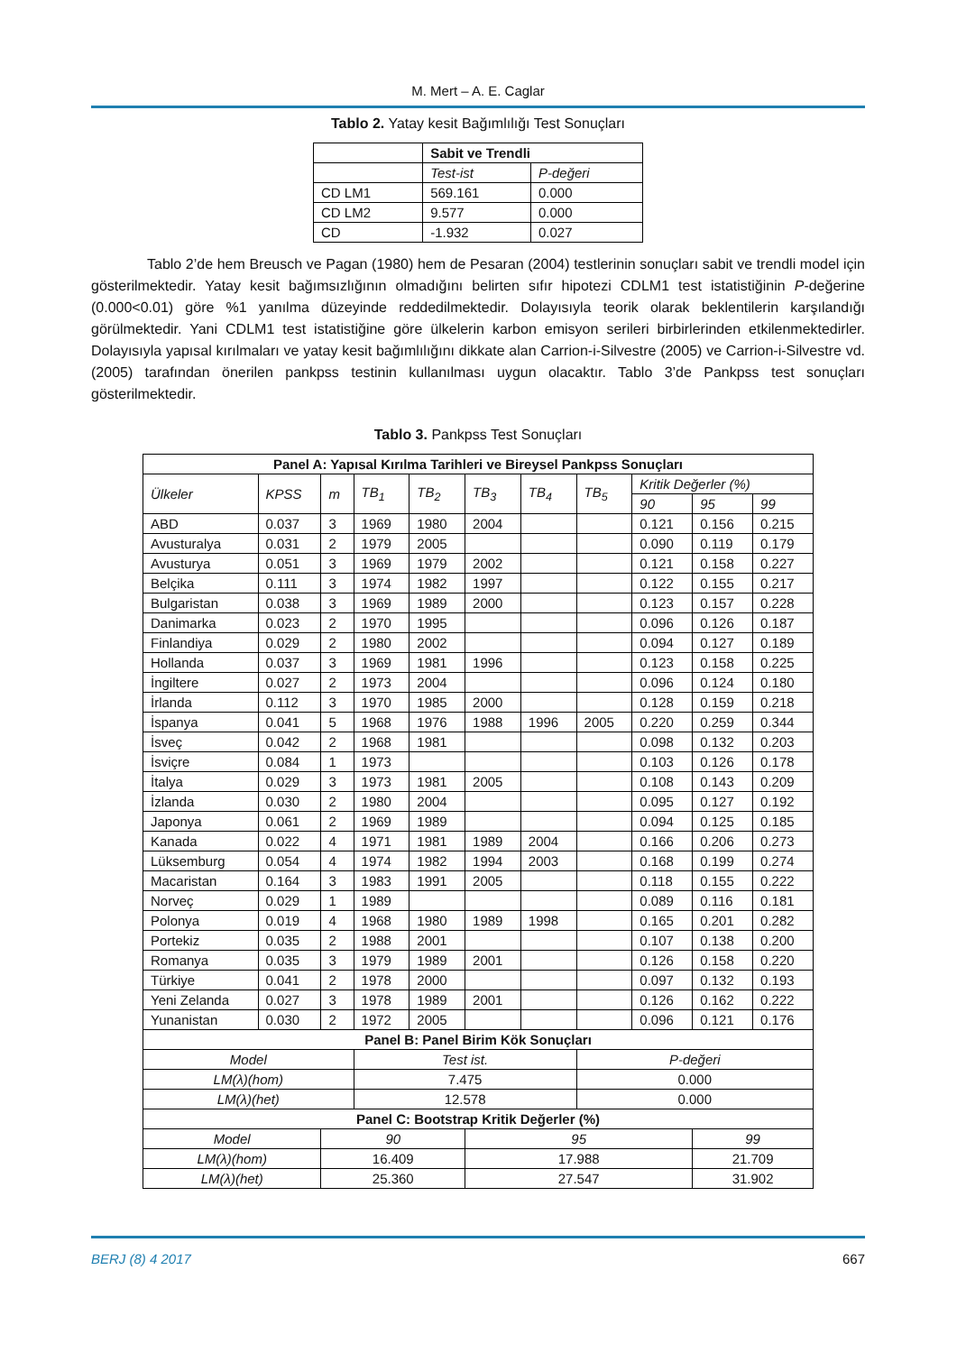M. Mert – A. E. Caglar
Tablo 2. Yatay kesit Bağımlılığı Test Sonuçları
| | Sabit ve Trendli | |
| | Test-ist | P-değeri |
| CD LM1 | 569.161 | 0.000 |
| CD LM2 | 9.577 | 0.000 |
| CD | -1.932 | 0.027 |
Tablo 2’de hem Breusch ve Pagan (1980) hem de Pesaran (2004) testlerinin sonuçları sabit ve trendli model için gösterilmektedir. Yatay kesit bağımsızlığının olmadığını belirten sıfır hipotezi CDLM1 test istatistiğinin P-değerine (0.000<0.01) göre %1 yanılma düzeyinde reddedilmektedir. Dolayısıyla teorik olarak beklentilerin karşılandığı görülmektedir. Yani CDLM1 test istatistiğine göre ülkelerin karbon emisyon serileri birbirlerinden etkilenmektedirler. Dolayısıyla yapısal kırılmaları ve yatay kesit bağımlılığını dikkate alan Carrion-i-Silvestre (2005) ve Carrion-i-Silvestre vd. (2005) tarafından önerilen pankpss testinin kullanılması uygun olacaktır. Tablo 3’de Pankpss test sonuçları gösterilmektedir.
Tablo 3. Pankpss Test Sonuçları
| Panel A: Yapısal Kırılma Tarihleri ve Bireysel Pankpss Sonuçları | | | | | | | | | | |
| --- | --- | --- | --- | --- | --- | --- | --- | --- | --- | --- |
| Ülkeler | KPSS | m | TB<sub>1</sub> | TB<sub>2</sub> | TB<sub>3</sub> | TB<sub>4</sub> | TB<sub>5</sub> | Kritik Değerler (%) | | |
| | | | | | | | | 90 | 95 | 99 |
| ABD | 0.037 | 3 | 1969 | 1980 | 2004 | | | 0.121 | 0.156 | 0.215 |
| Avusturalya | 0.031 | 2 | 1979 | 2005 | | | | 0.090 | 0.119 | 0.179 |
| Avusturya | 0.051 | 3 | 1969 | 1979 | 2002 | | | 0.121 | 0.158 | 0.227 |
| Belçika | 0.111 | 3 | 1974 | 1982 | 1997 | | | 0.122 | 0.155 | 0.217 |
| Bulgaristan | 0.038 | 3 | 1969 | 1989 | 2000 | | | 0.123 | 0.157 | 0.228 |
| Danimarka | 0.023 | 2 | 1970 | 1995 | | | | 0.096 | 0.126 | 0.187 |
| Finlandiya | 0.029 | 2 | 1980 | 2002 | | | | 0.094 | 0.127 | 0.189 |
| Hollanda | 0.037 | 3 | 1969 | 1981 | 1996 | | | 0.123 | 0.158 | 0.225 |
| İngiltere | 0.027 | 2 | 1973 | 2004 | | | | 0.096 | 0.124 | 0.180 |
| İrlanda | 0.112 | 3 | 1970 | 1985 | 2000 | | | 0.128 | 0.159 | 0.218 |
| İspanya | 0.041 | 5 | 1968 | 1976 | 1988 | 1996 | 2005 | 0.220 | 0.259 | 0.344 |
| İsveç | 0.042 | 2 | 1968 | 1981 | | | | 0.098 | 0.132 | 0.203 |
| İsviçre | 0.084 | 1 | 1973 | | | | | 0.103 | 0.126 | 0.178 |
| İtalya | 0.029 | 3 | 1973 | 1981 | 2005 | | | 0.108 | 0.143 | 0.209 |
| İzlanda | 0.030 | 2 | 1980 | 2004 | | | | 0.095 | 0.127 | 0.192 |
| Japonya | 0.061 | 2 | 1969 | 1989 | | | | 0.094 | 0.125 | 0.185 |
| Kanada | 0.022 | 4 | 1971 | 1981 | 1989 | 2004 | | 0.166 | 0.206 | 0.273 |
| Lüksemburg | 0.054 | 4 | 1974 | 1982 | 1994 | 2003 | | 0.168 | 0.199 | 0.274 |
| Macaristan | 0.164 | 3 | 1983 | 1991 | 2005 | | | 0.118 | 0.155 | 0.222 |
| Norveç | 0.029 | 1 | 1989 | | | | | 0.089 | 0.116 | 0.181 |
| Polonya | 0.019 | 4 | 1968 | 1980 | 1989 | 1998 | | 0.165 | 0.201 | 0.282 |
| Portekiz | 0.035 | 2 | 1988 | 2001 | | | | 0.107 | 0.138 | 0.200 |
| Romanya | 0.035 | 3 | 1979 | 1989 | 2001 | | | 0.126 | 0.158 | 0.220 |
| Türkiye | 0.041 | 2 | 1978 | 2000 | | | | 0.097 | 0.132 | 0.193 |
| Yeni Zelanda | 0.027 | 3 | 1978 | 1989 | 2001 | | | 0.126 | 0.162 | 0.222 |
| Yunanistan | 0.030 | 2 | 1972 | 2005 | | | | 0.096 | 0.121 | 0.176 |
| Panel B: Panel Birim Kök Sonuçları | | | | | | | | | | |
| Model | | | Test ist. | | | | P-değeri | | | |
| LM(λ)(hom) | | | 7.475 | | | | 0.000 | | | |
| LM(λ)(het) | | | 12.578 | | | | 0.000 | | | |
| Panel C: Bootstrap Kritik Değerler (%) | | | | | | | | | | |
| Model | | 90 | | | 95 | | | | 99 | |
| LM(λ)(hom) | | 16.409 | | | 17.988 | | | | 21.709 | |
| LM(λ)(het) | | 25.360 | | | 27.547 | | | | 31.902 | |
BERJ (8) 4 2017 667